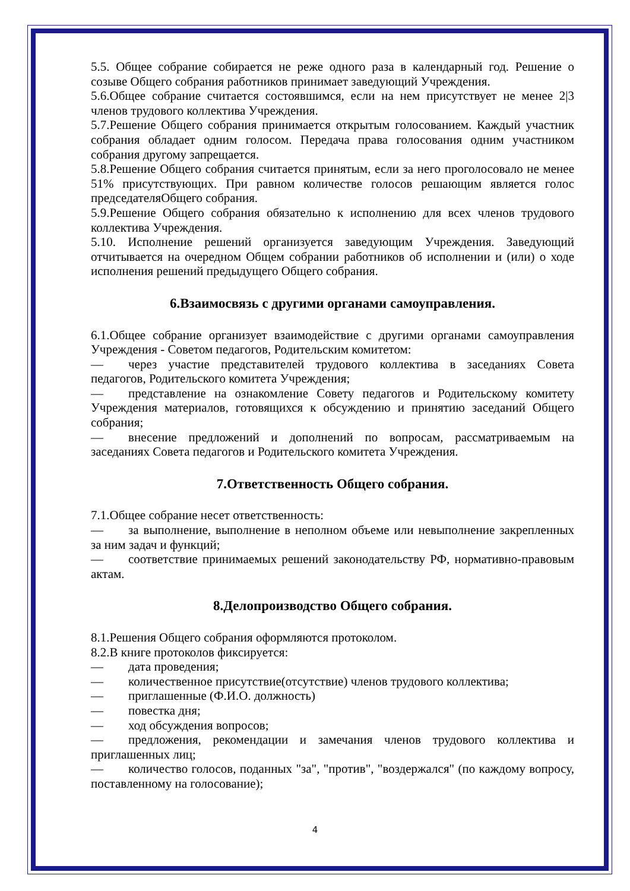5.5. Общее собрание собирается не реже одного раза в календарный год. Решение о созыве Общего собрания работников принимает заведующий Учреждения.
5.6.Общее собрание считается состоявшимся, если на нем присутствует не менее 2|3 членов трудового коллектива Учреждения.
5.7.Решение Общего собрания принимается открытым голосованием. Каждый участник собрания обладает одним голосом. Передача права голосования одним участником собрания другому запрещается.
5.8.Решение Общего собрания считается принятым, если за него проголосовало не менее 51% присутствующих. При равном количестве голосов решающим является голос председателяОбщего собрания.
5.9.Решение Общего собрания обязательно к исполнению для всех членов трудового коллектива Учреждения.
5.10. Исполнение решений организуется заведующим Учреждения. Заведующий отчитывается на очередном Общем собрании работников об исполнении и (или) о ходе исполнения решений предыдущего Общего собрания.
6.Взаимосвязь с другими органами самоуправления.
6.1.Общее собрание организует взаимодействие с другими органами самоуправления Учреждения - Советом педагогов, Родительским комитетом:
— через участие представителей трудового коллектива в заседаниях Совета педагогов, Родительского комитета Учреждения;
— представление на ознакомление Совету педагогов и Родительскому комитету Учреждения материалов, готовящихся к обсуждению и принятию заседаний Общего собрания;
— внесение предложений и дополнений по вопросам, рассматриваемым на заседаниях Совета педагогов и Родительского комитета Учреждения.
7.Ответственность Общего собрания.
7.1.Общее собрание несет ответственность:
— за выполнение, выполнение в неполном объеме или невыполнение закрепленных за ним задач и функций;
— соответствие принимаемых решений законодательству РФ, нормативно-правовым актам.
8.Делопроизводство Общего собрания.
8.1.Решения Общего собрания оформляются протоколом.
8.2.В книге протоколов фиксируется:
— дата проведения;
— количественное присутствие(отсутствие) членов трудового коллектива;
— приглашенные (Ф.И.О. должность)
— повестка дня;
— ход обсуждения вопросов;
— предложения, рекомендации и замечания членов трудового коллектива и приглашенных лиц;
— количество голосов, поданных "за", "против", "воздержался" (по каждому вопросу, поставленному на голосование);
4